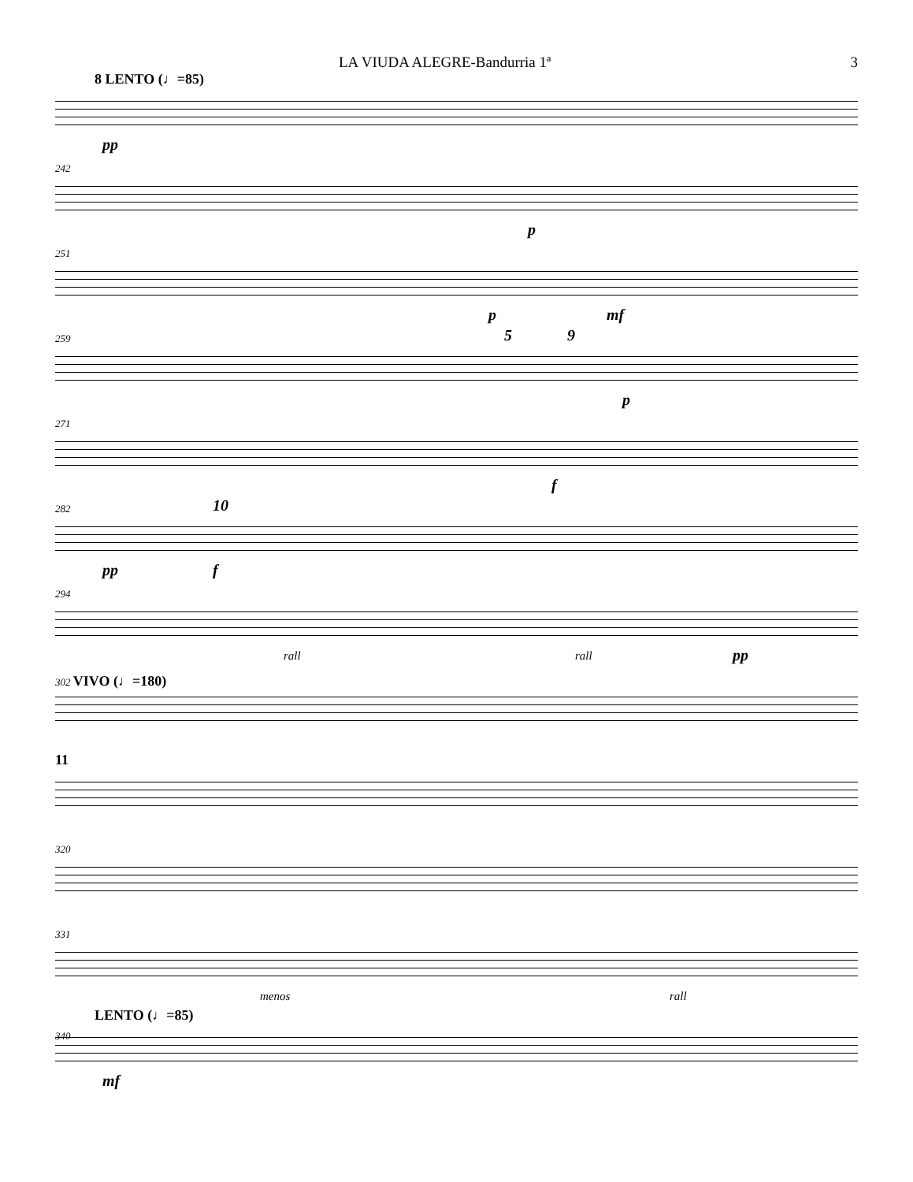LA VIUDA ALEGRE-Bandurria 1ª 3
8 LENTO (♩=85)
pp
242
p
251
p mf
259
5 9
p
271
f
282
pp
10
f
294
rall rall pp
302 VIVO (♩=180)
11
320
331
menos rall
LENTO (♩=85)
340
mf